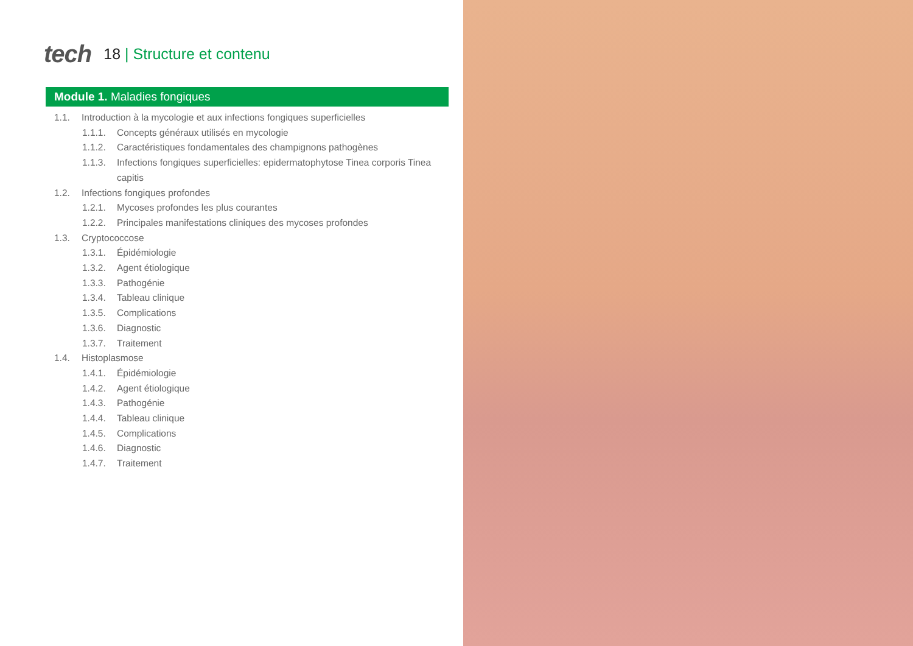tech
18 | Structure et contenu
Module 1. Maladies fongiques
1.1. Introduction à la mycologie et aux infections fongiques superficielles
1.1.1. Concepts généraux utilisés en mycologie
1.1.2. Caractéristiques fondamentales des champignons pathogènes
1.1.3. Infections fongiques superficielles: epidermatophytose Tinea corporis Tinea capitis
1.2. Infections fongiques profondes
1.2.1. Mycoses profondes les plus courantes
1.2.2. Principales manifestations cliniques des mycoses profondes
1.3. Cryptococcose
1.3.1. Épidémiologie
1.3.2. Agent étiologique
1.3.3. Pathogénie
1.3.4. Tableau clinique
1.3.5. Complications
1.3.6. Diagnostic
1.3.7. Traitement
1.4. Histoplasmose
1.4.1. Épidémiologie
1.4.2. Agent étiologique
1.4.3. Pathogénie
1.4.4. Tableau clinique
1.4.5. Complications
1.4.6. Diagnostic
1.4.7. Traitement